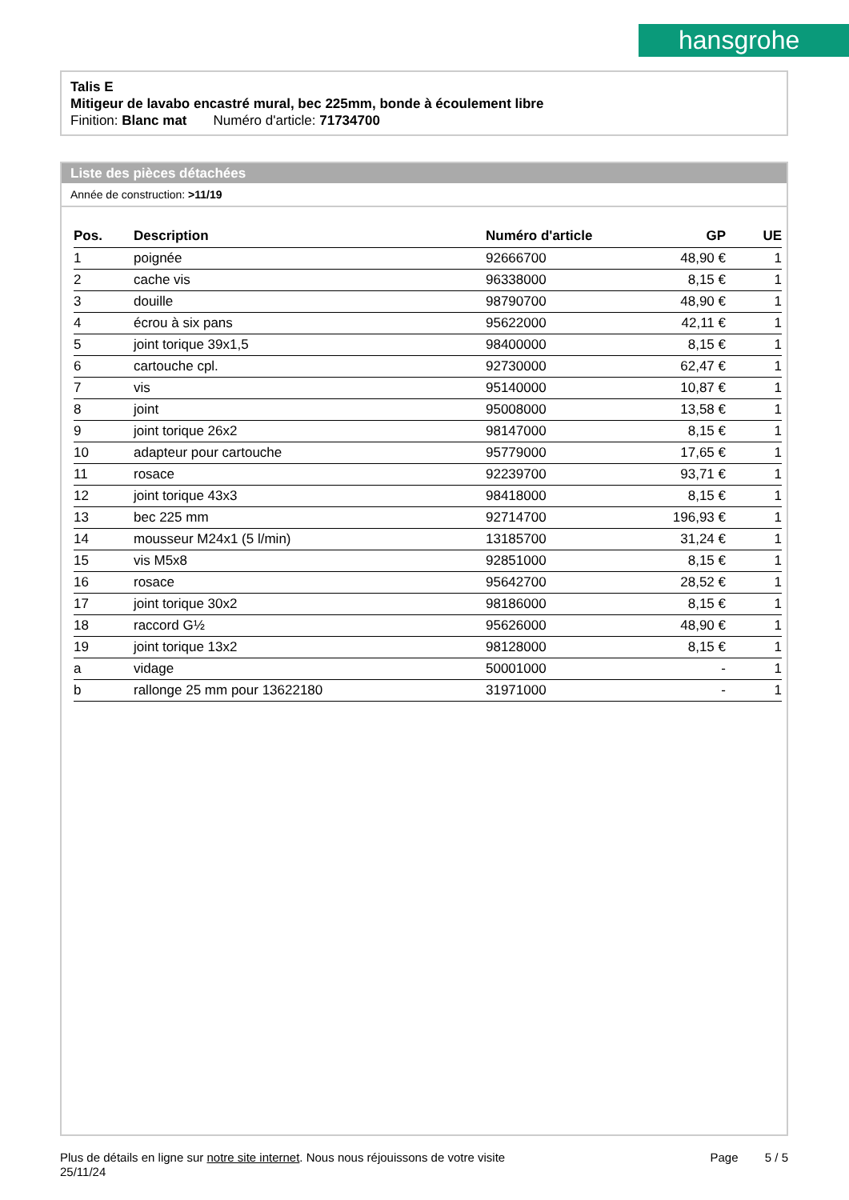hansgrohe
Talis E
Mitigeur de lavabo encastré mural, bec 225mm, bonde à écoulement libre
Finition: Blanc mat Numéro d'article: 71734700
Liste des pièces détachées
Année de construction: >11/19
| Pos. | Description | Numéro d'article | GP | UE |
| --- | --- | --- | --- | --- |
| 1 | poignée | 92666700 | 48,90 € | 1 |
| 2 | cache vis | 96338000 | 8,15 € | 1 |
| 3 | douille | 98790700 | 48,90 € | 1 |
| 4 | écrou à six pans | 95622000 | 42,11 € | 1 |
| 5 | joint torique 39x1,5 | 98400000 | 8,15 € | 1 |
| 6 | cartouche cpl. | 92730000 | 62,47 € | 1 |
| 7 | vis | 95140000 | 10,87 € | 1 |
| 8 | joint | 95008000 | 13,58 € | 1 |
| 9 | joint torique 26x2 | 98147000 | 8,15 € | 1 |
| 10 | adapteur pour cartouche | 95779000 | 17,65 € | 1 |
| 11 | rosace | 92239700 | 93,71 € | 1 |
| 12 | joint torique 43x3 | 98418000 | 8,15 € | 1 |
| 13 | bec 225 mm | 92714700 | 196,93 € | 1 |
| 14 | mousseur M24x1 (5 l/min) | 13185700 | 31,24 € | 1 |
| 15 | vis M5x8 | 92851000 | 8,15 € | 1 |
| 16 | rosace | 95642700 | 28,52 € | 1 |
| 17 | joint torique 30x2 | 98186000 | 8,15 € | 1 |
| 18 | raccord G½ | 95626000 | 48,90 € | 1 |
| 19 | joint torique 13x2 | 98128000 | 8,15 € | 1 |
| a | vidage | 50001000 | - | 1 |
| b | rallonge 25 mm pour 13622180 | 31971000 | - | 1 |
Plus de détails en ligne sur notre site internet. Nous nous réjouissons de votre visite
25/11/24
Page 5 / 5